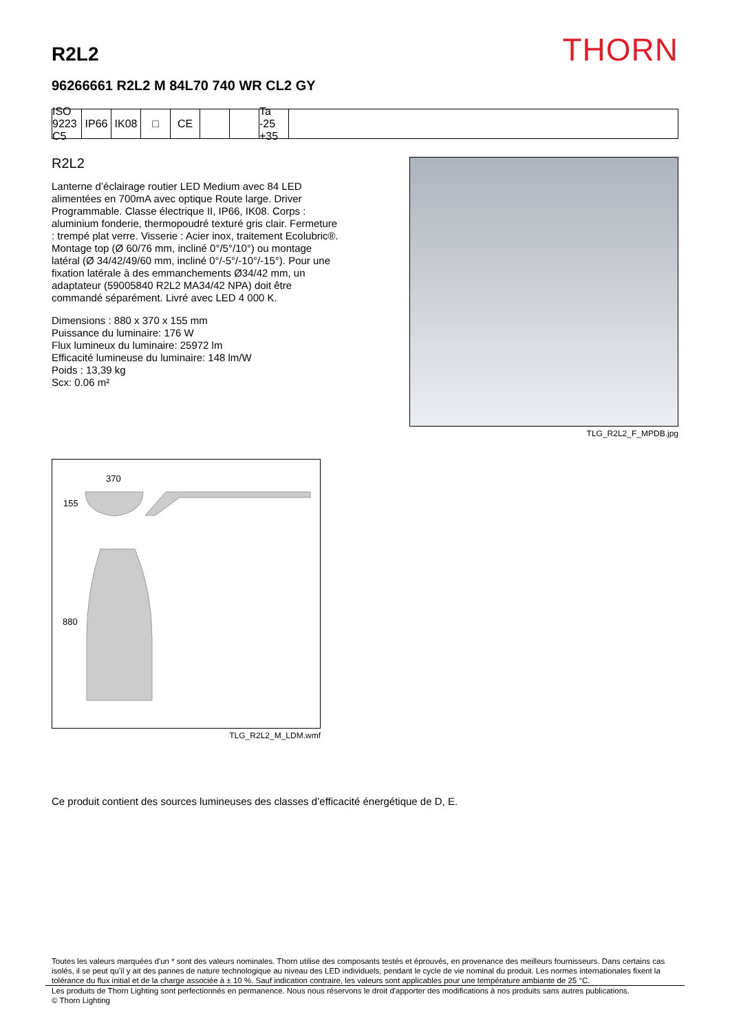R2L2
THORN
96266661 R2L2 M 84L70 740 WR CL2 GY
ISO 9223 C5
IP66 IK08 □ CE Ta -25 +35
R2L2
Lanterne d’éclairage routier LED Medium avec 84 LED alimentées en 700mA avec optique Route large. Driver Programmable. Classe électrique II, IP66, IK08. Corps : aluminium fonderie, thermopoudré texturé gris clair. Fermeture : trempé plat verre. Visserie : Acier inox, traitement Ecolubric®. Montage top (Ø 60/76 mm, incliné 0°/5°/10°) ou montage latéral (Ø 34/42/49/60 mm, incliné 0°/-5°/-10°/-15°). Pour une fixation latérale à des emmanchements Ø34/42 mm, un adaptateur (59005840 R2L2 MA34/42 NPA) doit être commandé séparément. Livré avec LED 4 000 K.
Dimensions : 880 x 370 x 155 mm
Puissance du luminaire: 176 W
Flux lumineux du luminaire: 25972 lm
Efficacité lumineuse du luminaire: 148 lm/W
Poids : 13,39 kg
Scx: 0.06 m²
TLG_R2L2_F_MPDB.jpg
370
155
880
TLG_R2L2_M_LDM.wmf
Ce produit contient des sources lumineuses des classes d’efficacité énergétique de D, E.
Toutes les valeurs marquées d'un * sont des valeurs nominales. Thorn utilise des composants testés et éprouvés, en provenance des meilleurs fournisseurs. Dans certains cas isolés, il se peut qu’il y ait des pannes de nature technologique au niveau des LED individuels, pendant le cycle de vie nominal du produit. Les normes internationales fixent la tolérance du flux initial et de la charge associée à ± 10 %. Sauf indication contraire, les valeurs sont applicables pour une température ambiante de 25 °C.
Les produits de Thorn Lighting sont perfectionnés en permanence. Nous nous réservons le droit d'apporter des modifications à nos produits sans autres publications.
© Thorn Lighting